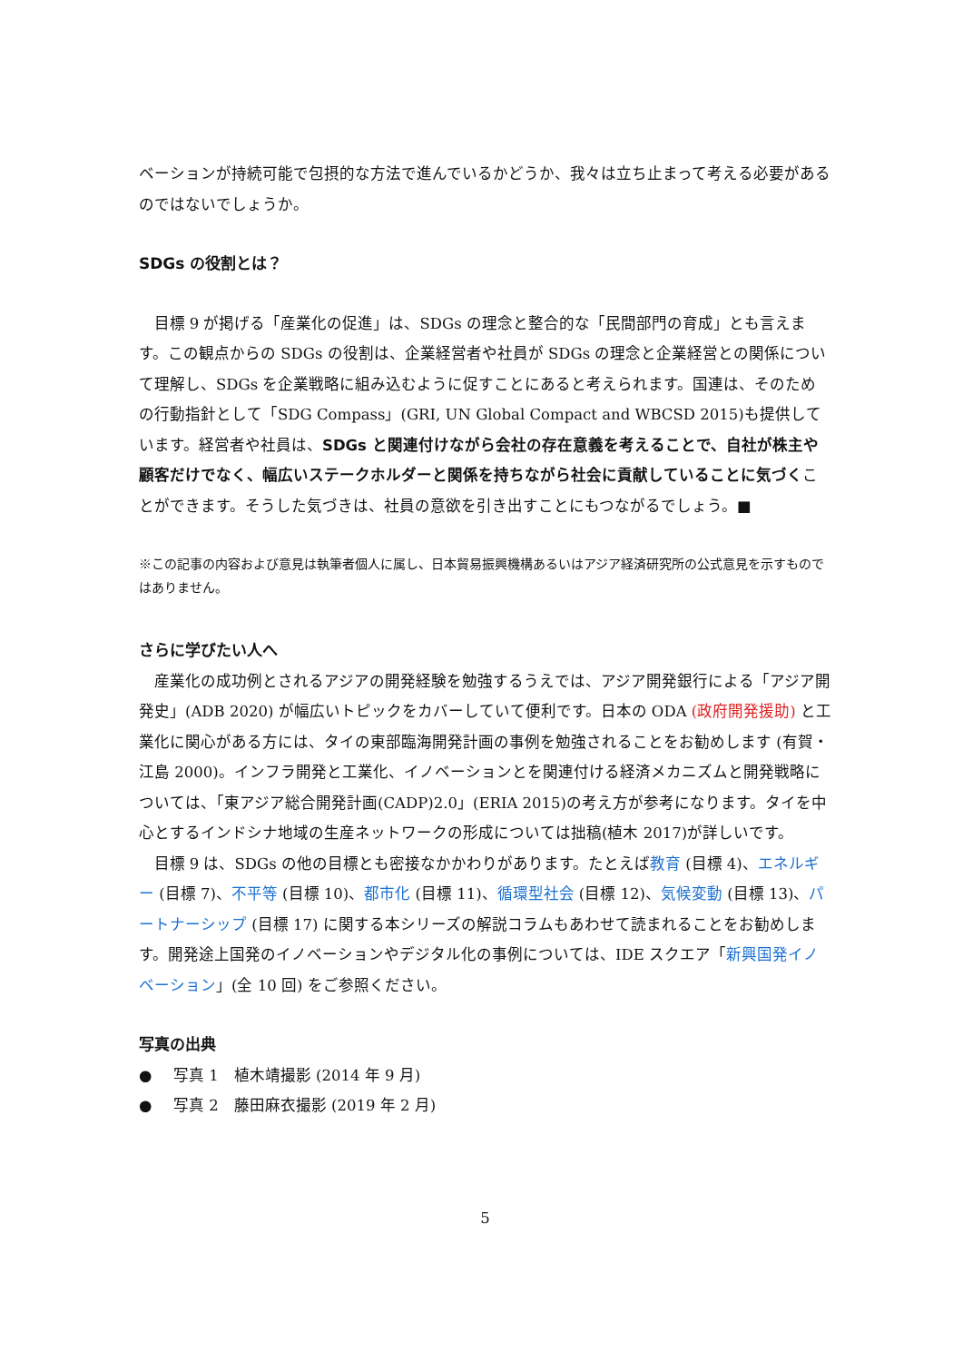ベーションが持続可能で包摂的な方法で進んでいるかどうか、我々は立ち止まって考える必要があるのではないでしょうか。
SDGs の役割とは？
目標 9 が掲げる「産業化の促進」は、SDGs の理念と整合的な「民間部門の育成」とも言えます。この観点からの SDGs の役割は、企業経営者や社員が SDGs の理念と企業経営との関係について理解し、SDGs を企業戦略に組み込むように促すことにあると考えられます。国連は、そのための行動指針として「SDG Compass」(GRI, UN Global Compact and WBCSD 2015)も提供しています。経営者や社員は、SDGs と関連付けながら会社の存在意義を考えることで、自社が株主や顧客だけでなく、幅広いステークホルダーと関係を持ちながら社会に貢献していることに気づくことができます。そうした気づきは、社員の意欲を引き出すことにもつながるでしょう。■
※この記事の内容および意見は執筆者個人に属し、日本貿易振興機構あるいはアジア経済研究所の公式意見を示すものではありません。
さらに学びたい人へ
産業化の成功例とされるアジアの開発経験を勉強するうえでは、アジア開発銀行による「アジア開発史」(ADB 2020) が幅広いトピックをカバーしていて便利です。日本の ODA (政府開発援助) と工業化に関心がある方には、タイの東部臨海開発計画の事例を勉強されることをお勧めします (有賀・江島 2000)。インフラ開発と工業化、イノベーションとを関連付ける経済メカニズムと開発戦略については、「東アジア総合開発計画(CADP)2.0」(ERIA 2015)の考え方が参考になります。タイを中心とするインドシナ地域の生産ネットワークの形成については拙稿(植木 2017)が詳しいです。
目標 9 は、SDGs の他の目標とも密接なかかわりがあります。たとえば教育 (目標 4)、エネルギー (目標 7)、不平等 (目標 10)、都市化 (目標 11)、循環型社会 (目標 12)、気候変動 (目標 13)、パートナーシップ (目標 17) に関する本シリーズの解説コラムもあわせて読まれることをお勧めします。開発途上国発のイノベーションやデジタル化の事例については、IDE スクエア「新興国発イノベーション」(全 10 回) をご参照ください。
写真の出典
● 写真 1　植木靖撮影 (2014 年 9 月)
● 写真 2　藤田麻衣撮影 (2019 年 2 月)
5